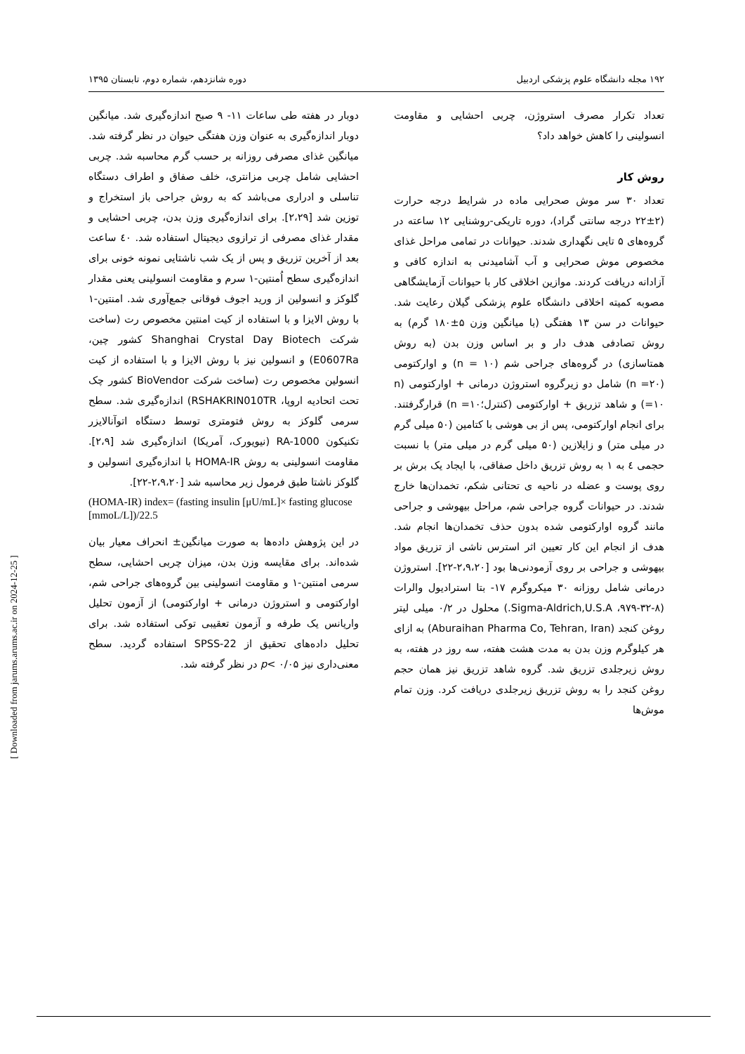۱۹۲ مجله دانشگاه علوم پزشکی اردبیل دوره شانزدهم، شماره دوم، تابستان ۱۳۹۵
تعداد تکرار مصرف استروژن، چربی احشایی و مقاومت انسولینی را کاهش خواهد داد؟
روش کار
تعداد ۳۰ سر موش صحرایی ماده در شرایط درجه حرارت (۲±۲۲ درجه سانتی گراد)، دوره تاریکی-روشنایی ۱۲ ساعته در گروه‌های ۵ تایی نگهداری شدند. حیوانات در تمامی مراحل غذای مخصوص موش صحرایی و آب آشامیدنی به اندازه کافی و آزادانه دریافت کردند. موازین اخلاقی کار با حیوانات آزمایشگاهی مصوبه کمیته اخلاقی دانشگاه علوم پزشکی گیلان رعایت شد. حیوانات در سن ۱۳ هفتگی (با میانگین وزن ۵±۱۸۰ گرم) به روش تصادفی هدف دار و بر اساس وزن بدن (به روش همتاسازی) در گروه‌های جراحی شم (n = ۱۰) و اوارکتومی (۲۰= n) شامل دو زیرگروه استروژن درمانی + اوارکتومی (n =۱۰) و شاهد تزریق + اوارکتومی (کنترل؛۱۰= n) قرارگرفتند. برای انجام اوارکتومی، پس از بی هوشی با کتامین (۵۰ میلی گرم در میلی متر) و زایلازین (۵۰ میلی گرم در میلی متر) با نسبت حجمی ٤ به ۱ به روش تزریق داخل صفاقی، با ایجاد یک برش بر روی پوست و عضله در ناحیه ی تحتانی شکم، تخمدان‌ها خارج شدند. در حیوانات گروه جراحی شم، مراحل بیهوشی و جراحی مانند گروه اوارکتومی شده بدون حذف تخمدان‌ها انجام شد. هدف از انجام این کار تعیین اثر استرس ناشی از تزریق مواد بیهوشی و جراحی بر روی آزمودنی‌ها بود [۲،۹،۲۰-۲۲]. استروژن درمانی شامل روزانه ۳۰ میکروگرم ۱۷- بتا استرادیول والرات (۸-۳۲-۹۷۹، Sigma-Aldrich,U.S.A.) محلول در ۰/۲ میلی لیتر روغن کنجد (Aburaihan Pharma Co, Tehran, Iran) به ازای هر کیلوگرم وزن بدن به مدت هشت هفته، سه روز در هفته، به روش زیرجلدی تزریق شد. گروه شاهد تزریق نیز همان حجم روغن کنجد را به روش تزریق زیرجلدی دریافت کرد. وزن تمام موش‌ها
دوبار در هفته طی ساعات ۱۱- ۹ صبح اندازه‌گیری شد. میانگین دوبار اندازه‌گیری به عنوان وزن هفتگی حیوان در نظر گرفته شد. میانگین غذای مصرفی روزانه بر حسب گرم محاسبه شد. چربی احشایی شامل چربی مزانتری، خلف صفاق و اطراف دستگاه تناسلی و ادراری می‌باشد که به روش جراحی باز استخراج و توزین شد [۲،۲۹]. برای اندازه‌گیری وزن بدن، چربی احشایی و مقدار غذای مصرفی از ترازوی دیجیتال استفاده شد. ٤۰ ساعت بعد از آخرین تزریق و پس از یک شب ناشتایی نمونه خونی برای اندازه‌گیری سطح اُمنتین-۱ سرم و مقاومت انسولینی یعنی مقدار گلوکز و انسولین از ورید اجوف فوقانی جمع‌آوری شد. امنتین-۱ با روش الایزا و با استفاده از کیت امنتین مخصوص رت (ساخت شرکت Shanghai Crystal Day Biotech کشور چین، E0607Ra) و انسولین نیز با روش الایزا و با استفاده از کیت انسولین مخصوص رت (ساخت شرکت BioVendor کشور چک تحت اتحادیه اروپا، RSHAKRIN010TR) اندازه‌گیری شد. سطح سرمی گلوکز به روش فتومتری توسط دستگاه اتوآنالایزر تکنیکون RA-1000 (نیویورک، آمریکا) اندازه‌گیری شد [۲،۹]. مقاومت انسولینی به روش HOMA-IR با اندازه‌گیری انسولین و گلوکز ناشتا طبق فرمول زیر محاسبه شد [۲،۹،۲۰-۲۲].
(HOMA-IR) index= (fasting insulin [μU/mL]× fasting glucose [mmoL/L])/22.5
در این پژوهش داده‌ها به صورت میانگین± انحراف معیار بیان شده‌اند. برای مقایسه وزن بدن، میزان چربی احشایی، سطح سرمی امنتین-۱ و مقاومت انسولینی بین گروه‌های جراحی شم، اوارکتومی و استروژن درمانی + اوارکتومی) از آزمون تحلیل واریانس یک طرفه و آزمون تعقیبی توکی استفاده شد. برای تحلیل داده‌های تحقیق از SPSS-22 استفاده گردید. سطح معنی‌داری نیز p< ۰/۰۵ در نظر گرفته شد.
[ Downloaded from jarums.arums.ac.ir on 2024-12-25 ]